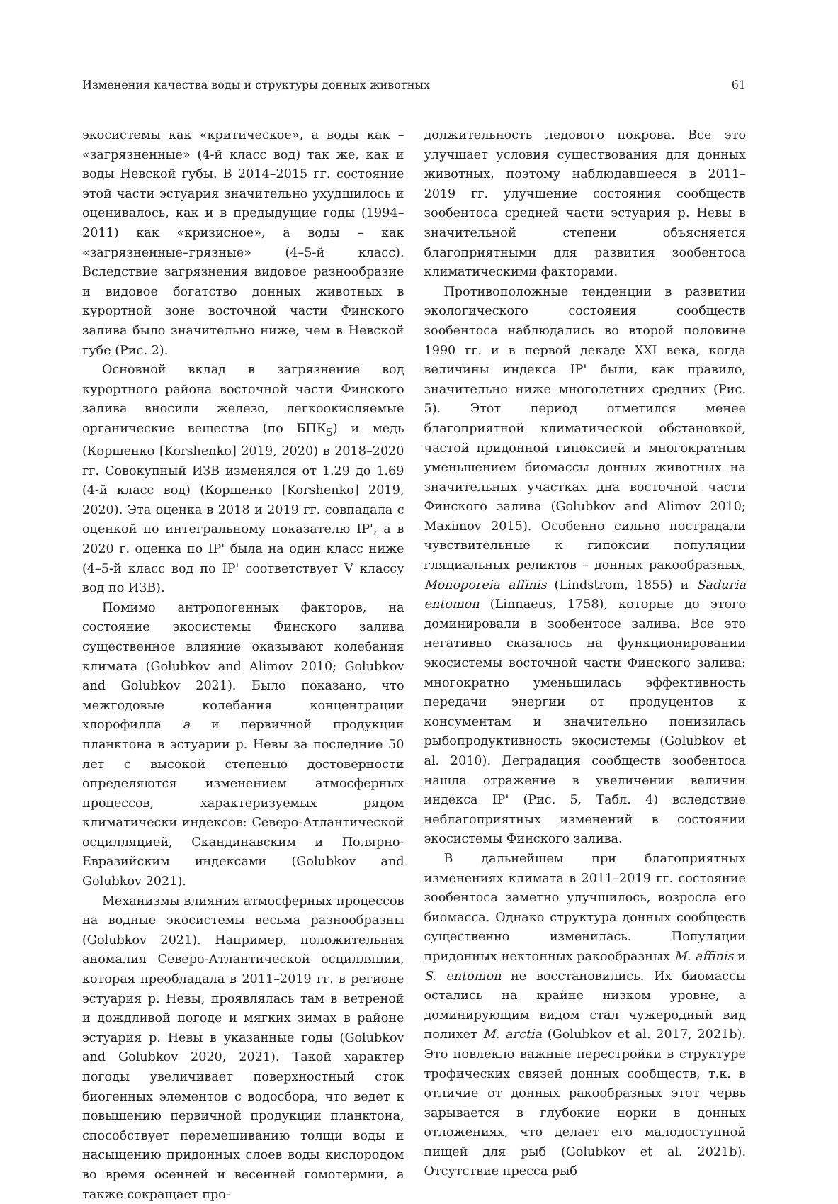Изменения качества воды и структуры донных животных 61
экосистемы как «критическое», а воды как – «загрязненные» (4-й класс вод) так же, как и воды Невской губы. В 2014–2015 гг. состояние этой части эстуария значительно ухудшилось и оценивалось, как и в предыдущие годы (1994–2011) как «кризисное», а воды – как «загрязненные–грязные» (4–5-й класс). Вследствие загрязнения видовое разнообразие и видовое богатство донных животных в курортной зоне восточной части Финского залива было значительно ниже, чем в Невской губе (Рис. 2).
Основной вклад в загрязнение вод курортного района восточной части Финского залива вносили железо, легкоокисляемые органические вещества (по БПК<sub>5</sub>) и медь (Коршенко [Korshenko] 2019, 2020) в 2018–2020 гг. Совокупный ИЗВ изменялся от 1.29 до 1.69 (4-й класс вод) (Коршенко [Korshenko] 2019, 2020). Эта оценка в 2018 и 2019 гг. совпадала с оценкой по интегральному показателю IP', а в 2020 г. оценка по IP' была на один класс ниже (4–5-й класс вод по IP' соответствует V классу вод по ИЗВ).
Помимо антропогенных факторов, на состояние экосистемы Финского залива существенное влияние оказывают колебания климата (Golubkov and Alimov 2010; Golubkov and Golubkov 2021). Было показано, что межгодовые колебания концентрации хлорофилла a и первичной продукции планктона в эстуарии р. Невы за последние 50 лет с высокой степенью достоверности определяются изменением атмосферных процессов, характеризуемых рядом климатически индексов: Северо-Атлантической осцилляцией, Скандинавским и Полярно-Евразийским индексами (Golubkov and Golubkov 2021).
Механизмы влияния атмосферных процессов на водные экосистемы весьма разнообразны (Golubkov 2021). Например, положительная аномалия Северо-Атлантической осцилляции, которая преобладала в 2011–2019 гг. в регионе эстуария р. Невы, проявлялась там в ветреной и дождливой погоде и мягких зимах в районе эстуария р. Невы в указанные годы (Golubkov and Golubkov 2020, 2021). Такой характер погоды увеличивает поверхностный сток биогенных элементов с водосбора, что ведет к повышению первичной продукции планктона, способствует перемешиванию толщи воды и насыщению придонных слоев воды кислородом во время осенней и весенней гомотермии, а также сокращает про-
должительность ледового покрова. Все это улучшает условия существования для донных животных, поэтому наблюдавшееся в 2011–2019 гг. улучшение состояния сообществ зообентоса средней части эстуария р. Невы в значительной степени объясняется благоприятными для развития зообентоса климатическими факторами.
Противоположные тенденции в развитии экологического состояния сообществ зообентоса наблюдались во второй половине 1990 гг. и в первой декаде XXI века, когда величины индекса IP' были, как правило, значительно ниже многолетних средних (Рис. 5). Этот период отметился менее благоприятной климатической обстановкой, частой придонной гипоксией и многократным уменьшением биомассы донных животных на значительных участках дна восточной части Финского залива (Golubkov and Alimov 2010; Maximov 2015). Особенно сильно пострадали чувствительные к гипоксии популяции гляциальных реликтов – донных ракообразных, Monoporeia affinis (Lindstrom, 1855) и Saduria entomon (Linnaeus, 1758), которые до этого доминировали в зообентосе залива. Все это негативно сказалось на функционировании экосистемы восточной части Финского залива: многократно уменьшилась эффективность передачи энергии от продуцентов к консументам и значительно понизилась рыбопродуктивность экосистемы (Golubkov et al. 2010). Деградация сообществ зообентоса нашла отражение в увеличении величин индекса IP' (Рис. 5, Табл. 4) вследствие неблагоприятных изменений в состоянии экосистемы Финского залива.
В дальнейшем при благоприятных изменениях климата в 2011–2019 гг. состояние зообентоса заметно улучшилось, возросла его биомасса. Однако структура донных сообществ существенно изменилась. Популяции придонных нектонных ракообразных M. affinis и S. entomon не восстановились. Их биомассы остались на крайне низком уровне, а доминирующим видом стал чужеродный вид полихет M. arctia (Golubkov et al. 2017, 2021b). Это повлекло важные перестройки в структуре трофических связей донных сообществ, т.к. в отличие от донных ракообразных этот червь зарывается в глубокие норки в донных отложениях, что делает его малодоступной пищей для рыб (Golubkov et al. 2021b). Отсутствие пресса рыб